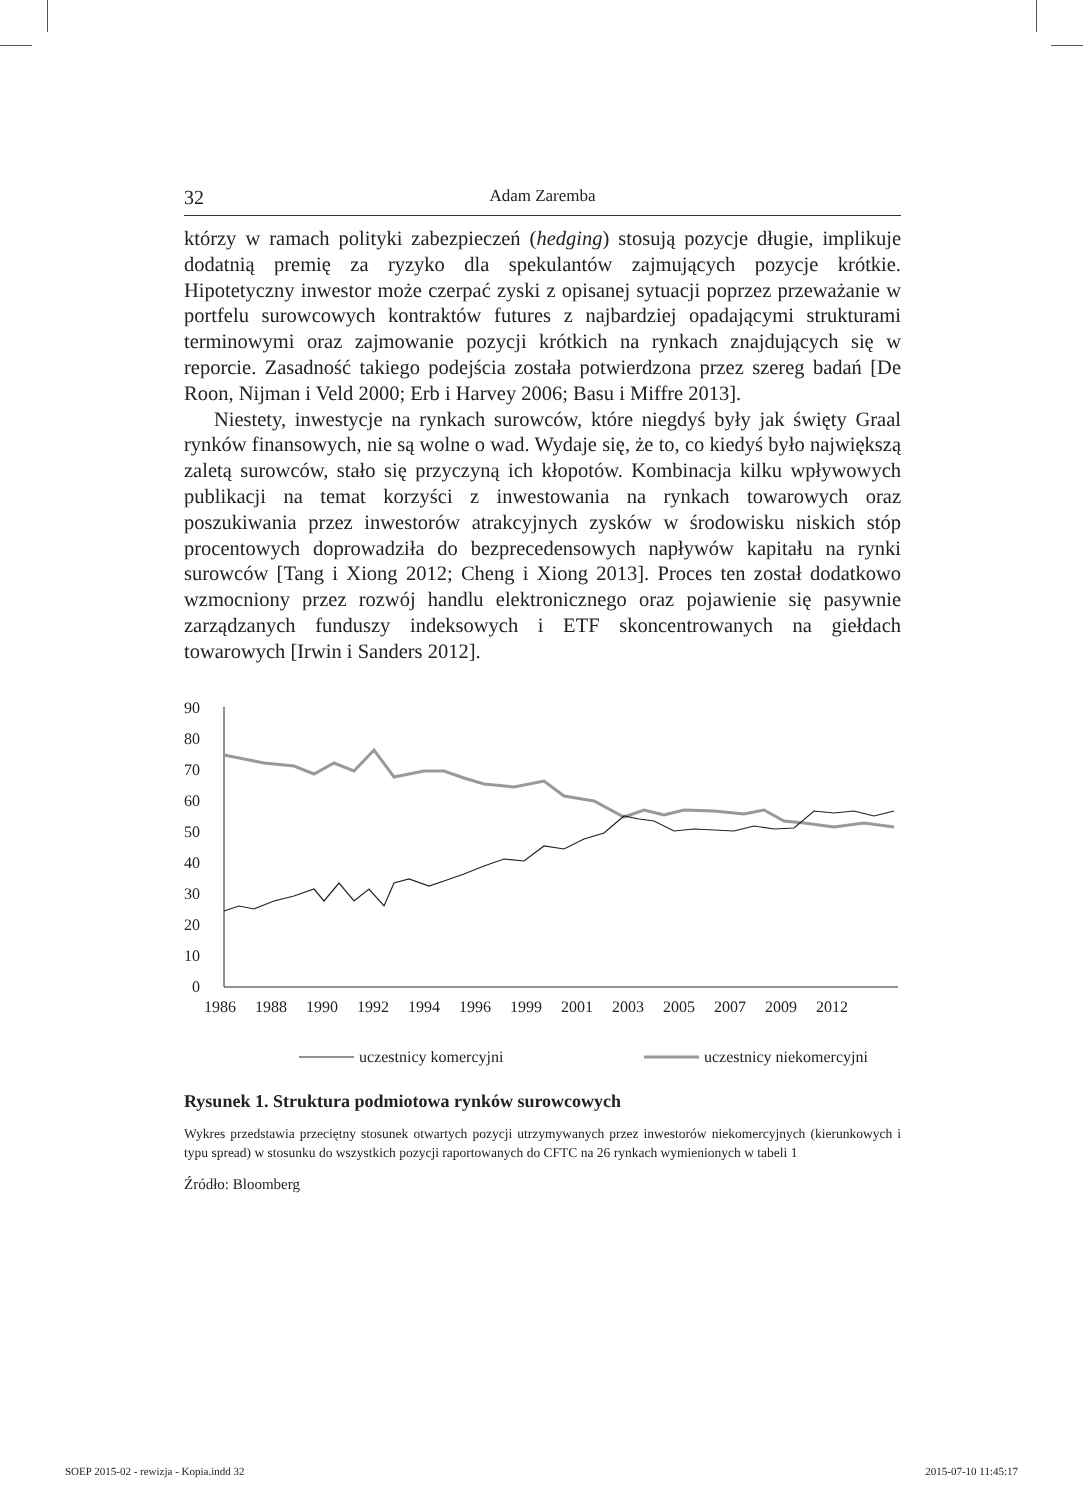32 Adam Zaremba
którzy w ramach polityki zabezpieczeń (hedging) stosują pozycje długie, implikuje dodatnią premię za ryzyko dla spekulantów zajmujących pozycje krótkie. Hipotetyczny inwestor może czerpać zyski z opisanej sytuacji poprzez przeważanie w portfelu surowcowych kontraktów futures z najbardziej opadającymi strukturami terminowymi oraz zajmowanie pozycji krótkich na rynkach znajdujących się w reporcie. Zasadność takiego podejścia została potwierdzona przez szereg badań [De Roon, Nijman i Veld 2000; Erb i Harvey 2006; Basu i Miffre 2013].
Niestety, inwestycje na rynkach surowców, które niegdyś były jak święty Graal rynków finansowych, nie są wolne o wad. Wydaje się, że to, co kiedyś było największą zaletą surowców, stało się przyczyną ich kłopotów. Kombinacja kilku wpływowych publikacji na temat korzyści z inwestowania na rynkach towarowych oraz poszukiwania przez inwestorów atrakcyjnych zysków w środowisku niskich stóp procentowych doprowadziła do bezprecedensowych napływów kapitału na rynki surowców [Tang i Xiong 2012; Cheng i Xiong 2013]. Proces ten został dodatkowo wzmocniony przez rozwój handlu elektronicznego oraz pojawienie się pasywnie zarządzanych funduszy indeksowych i ETF skoncentrowanych na giełdach towarowych [Irwin i Sanders 2012].
90
80
70
60
50
40
30
20
10
0
1986
1988
1990
1992
1994
1996
1999
2001
2003
2005
2007
2009
2012
uczestnicy komercyjni
uczestnicy niekomercyjni
Rysunek 1. Struktura podmiotowa rynków surowcowych
Wykres przedstawia przeciętny stosunek otwartych pozycji utrzymywanych przez inwestorów niekomercyjnych (kierunkowych i typu spread) w stosunku do wszystkich pozycji raportowanych do CFTC na 26 rynkach wymienionych w tabeli 1
Źródło: Bloomberg
SOEP 2015-02 - rewizja - Kopia.indd 32 2015-07-10 11:45:17